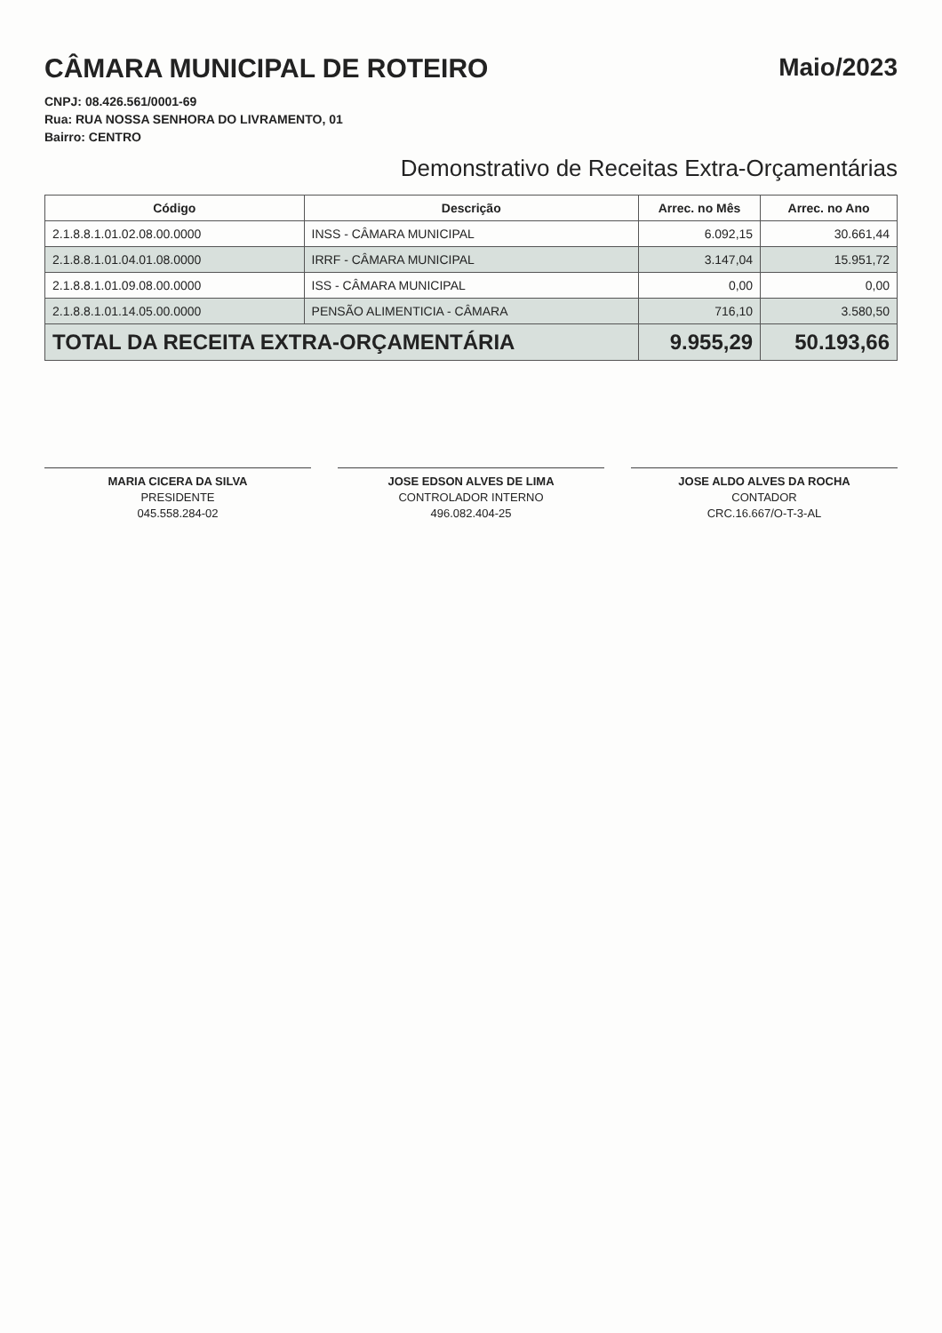CÂMARA MUNICIPAL DE ROTEIRO
CNPJ: 08.426.561/0001-69
Rua: RUA NOSSA SENHORA DO LIVRAMENTO, 01
Bairro: CENTRO
Maio/2023
Demonstrativo de Receitas Extra-Orçamentárias
| Código | Descrição | Arrec. no Mês | Arrec. no Ano |
| --- | --- | --- | --- |
| 2.1.8.8.1.01.02.08.00.0000 | INSS - CÂMARA MUNICIPAL | 6.092,15 | 30.661,44 |
| 2.1.8.8.1.01.04.01.08.0000 | IRRF - CÂMARA MUNICIPAL | 3.147,04 | 15.951,72 |
| 2.1.8.8.1.01.09.08.00.0000 | ISS - CÂMARA MUNICIPAL | 0,00 | 0,00 |
| 2.1.8.8.1.01.14.05.00.0000 | PENSÃO ALIMENTICIA - CÂMARA | 716,10 | 3.580,50 |
| TOTAL DA RECEITA EXTRA-ORÇAMENTÁRIA | | 9.955,29 | 50.193,66 |
MARIA CICERA DA SILVA
PRESIDENTE
045.558.284-02
JOSE EDSON ALVES DE LIMA
CONTROLADOR INTERNO
496.082.404-25
JOSE ALDO ALVES DA ROCHA
CONTADOR
CRC.16.667/O-T-3-AL